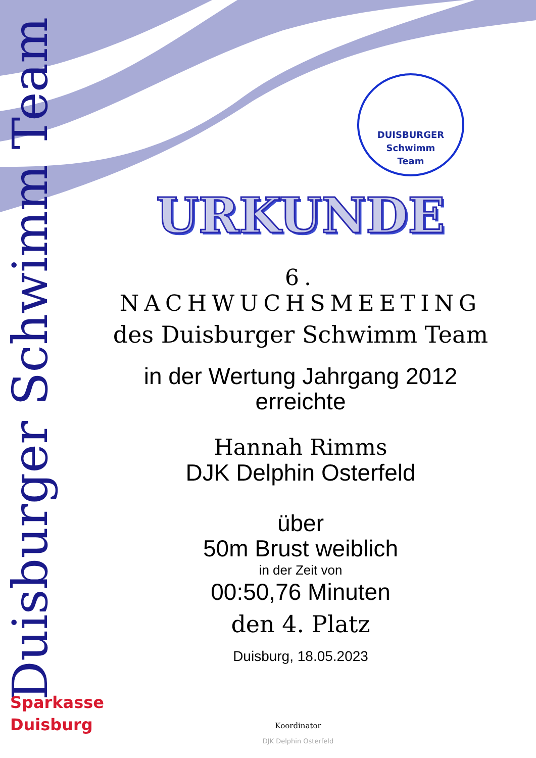Duisburger Schwimm Team
DUISBURGER
Schwimm
Team
URKUNDE
6. NACHWUCHSMEETING
des Duisburger Schwimm Team
in der Wertung Jahrgang 2012
erreichte
Hannah Rimms
DJK Delphin Osterfeld
über
50m Brust weiblich
in der Zeit von
00:50,76 Minuten
den 4. Platz
Duisburg, 18.05.2023
Sparkasse
Duisburg
Koordinator
DJK Delphin Osterfeld